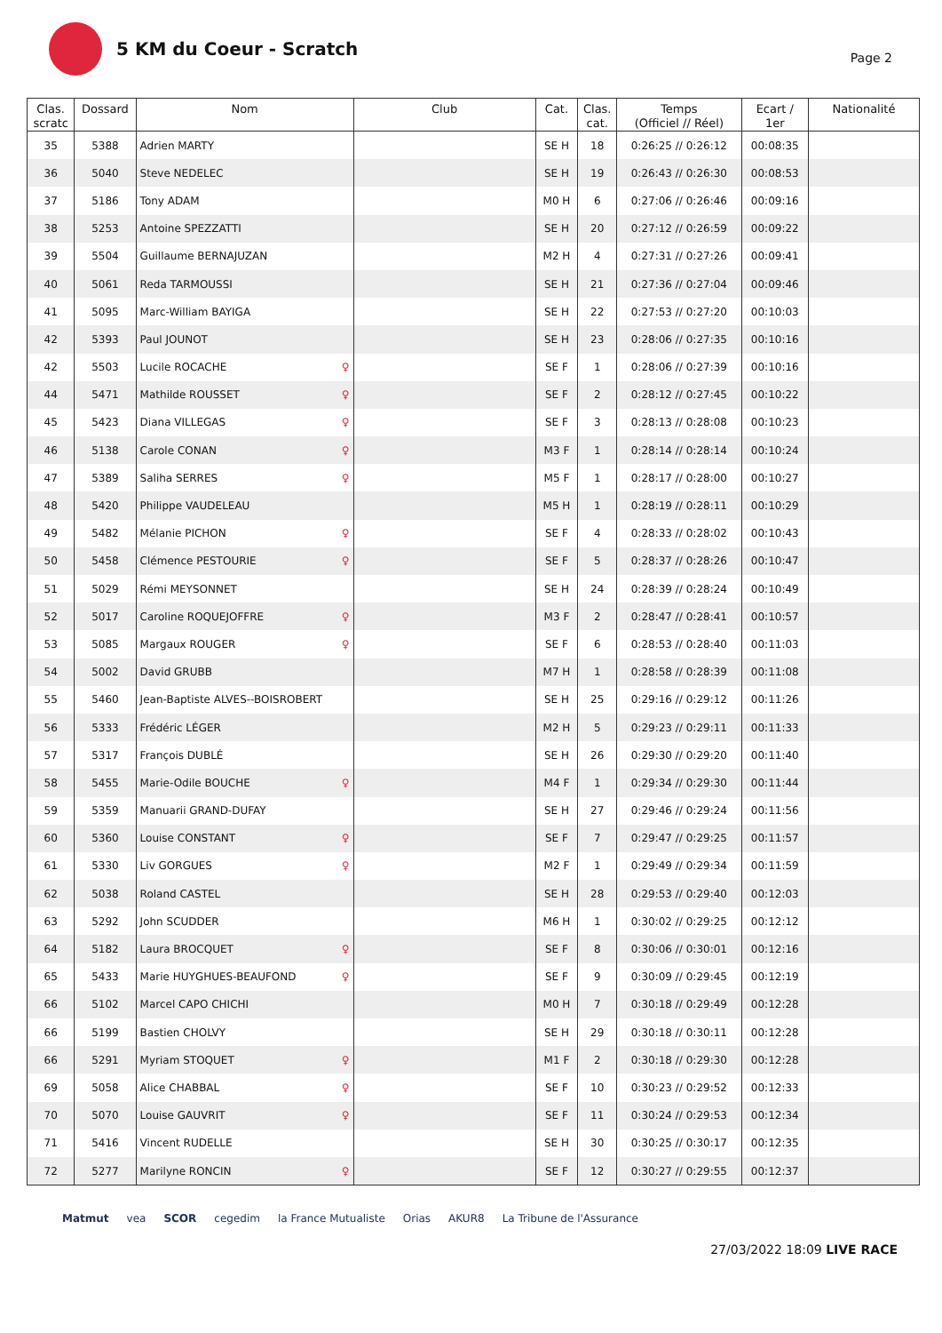5 KM du Coeur - Scratch
Page 2
| Clas. scratc | Dossard | Nom | Club | Cat. | Clas. cat. | Temps (Officiel // Réel) | Ecart / 1er | Nationalité |
| --- | --- | --- | --- | --- | --- | --- | --- | --- |
| 35 | 5388 | Adrien MARTY | | SE H | 18 | 0:26:25 // 0:26:12 | 00:08:35 | |
| 36 | 5040 | Steve NEDELEC | | SE H | 19 | 0:26:43 // 0:26:30 | 00:08:53 | |
| 37 | 5186 | Tony ADAM | | M0 H | 6 | 0:27:06 // 0:26:46 | 00:09:16 | |
| 38 | 5253 | Antoine SPEZZATTI | | SE H | 20 | 0:27:12 // 0:26:59 | 00:09:22 | |
| 39 | 5504 | Guillaume BERNAJUZAN | | M2 H | 4 | 0:27:31 // 0:27:26 | 00:09:41 | |
| 40 | 5061 | Reda TARMOUSSI | | SE H | 21 | 0:27:36 // 0:27:04 | 00:09:46 | |
| 41 | 5095 | Marc-William BAYIGA | | SE H | 22 | 0:27:53 // 0:27:20 | 00:10:03 | |
| 42 | 5393 | Paul JOUNOT | | SE H | 23 | 0:28:06 // 0:27:35 | 00:10:16 | |
| 42 | 5503 | Lucile ROCACHE ♀ | | SE F | 1 | 0:28:06 // 0:27:39 | 00:10:16 | |
| 44 | 5471 | Mathilde ROUSSET ♀ | | SE F | 2 | 0:28:12 // 0:27:45 | 00:10:22 | |
| 45 | 5423 | Diana VILLEGAS ♀ | | SE F | 3 | 0:28:13 // 0:28:08 | 00:10:23 | |
| 46 | 5138 | Carole CONAN ♀ | | M3 F | 1 | 0:28:14 // 0:28:14 | 00:10:24 | |
| 47 | 5389 | Saliha SERRES ♀ | | M5 F | 1 | 0:28:17 // 0:28:00 | 00:10:27 | |
| 48 | 5420 | Philippe VAUDELEAU | | M5 H | 1 | 0:28:19 // 0:28:11 | 00:10:29 | |
| 49 | 5482 | Mélanie PICHON ♀ | | SE F | 4 | 0:28:33 // 0:28:02 | 00:10:43 | |
| 50 | 5458 | Clémence PESTOURIE ♀ | | SE F | 5 | 0:28:37 // 0:28:26 | 00:10:47 | |
| 51 | 5029 | Rémi MEYSONNET | | SE H | 24 | 0:28:39 // 0:28:24 | 00:10:49 | |
| 52 | 5017 | Caroline ROQUEJOFFRE ♀ | | M3 F | 2 | 0:28:47 // 0:28:41 | 00:10:57 | |
| 53 | 5085 | Margaux ROUGER ♀ | | SE F | 6 | 0:28:53 // 0:28:40 | 00:11:03 | |
| 54 | 5002 | David GRUBB | | M7 H | 1 | 0:28:58 // 0:28:39 | 00:11:08 | |
| 55 | 5460 | Jean-Baptiste ALVES--BOISROBERT | | SE H | 25 | 0:29:16 // 0:29:12 | 00:11:26 | |
| 56 | 5333 | Frédéric LÉGER | | M2 H | 5 | 0:29:23 // 0:29:11 | 00:11:33 | |
| 57 | 5317 | François DUBLÉ | | SE H | 26 | 0:29:30 // 0:29:20 | 00:11:40 | |
| 58 | 5455 | Marie-Odile BOUCHE ♀ | | M4 F | 1 | 0:29:34 // 0:29:30 | 00:11:44 | |
| 59 | 5359 | Manuarii GRAND-DUFAY | | SE H | 27 | 0:29:46 // 0:29:24 | 00:11:56 | |
| 60 | 5360 | Louise CONSTANT ♀ | | SE F | 7 | 0:29:47 // 0:29:25 | 00:11:57 | |
| 61 | 5330 | Liv GORGUES ♀ | | M2 F | 1 | 0:29:49 // 0:29:34 | 00:11:59 | |
| 62 | 5038 | Roland CASTEL | | SE H | 28 | 0:29:53 // 0:29:40 | 00:12:03 | |
| 63 | 5292 | John SCUDDER | | M6 H | 1 | 0:30:02 // 0:29:25 | 00:12:12 | |
| 64 | 5182 | Laura BROCQUET ♀ | | SE F | 8 | 0:30:06 // 0:30:01 | 00:12:16 | |
| 65 | 5433 | Marie HUYGHUES-BEAUFOND ♀ | | SE F | 9 | 0:30:09 // 0:29:45 | 00:12:19 | |
| 66 | 5102 | Marcel CAPO CHICHI | | M0 H | 7 | 0:30:18 // 0:29:49 | 00:12:28 | |
| 66 | 5199 | Bastien CHOLVY | | SE H | 29 | 0:30:18 // 0:30:11 | 00:12:28 | |
| 66 | 5291 | Myriam STOQUET ♀ | | M1 F | 2 | 0:30:18 // 0:29:30 | 00:12:28 | |
| 69 | 5058 | Alice CHABBAL ♀ | | SE F | 10 | 0:30:23 // 0:29:52 | 00:12:33 | |
| 70 | 5070 | Louise GAUVRIT ♀ | | SE F | 11 | 0:30:24 // 0:29:53 | 00:12:34 | |
| 71 | 5416 | Vincent RUDELLE | | SE H | 30 | 0:30:25 // 0:30:17 | 00:12:35 | |
| 72 | 5277 | Marilyne RONCIN ♀ | | SE F | 12 | 0:30:27 // 0:29:55 | 00:12:37 | |
Matmut vea SCOR cegedim la France Mutualiste Orias AKUR8 La Tribune de l'Assurance
27/03/2022 18:09 LIVE RACE